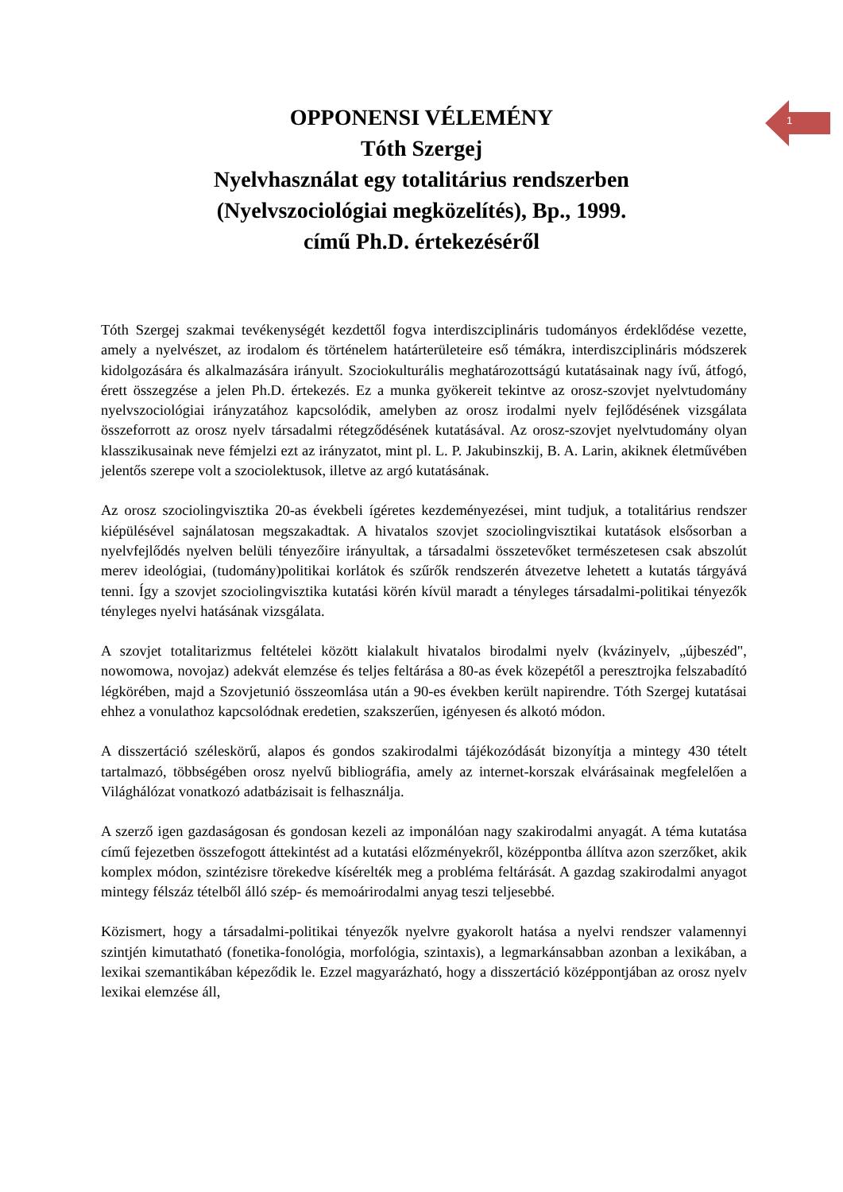1
OPPONENSI VÉLEMÉNY
Tóth Szergej
Nyelvhasználat egy totalitárius rendszerben
(Nyelvszociológiai megközelítés), Bp., 1999.
című Ph.D. értekezéséről
Tóth Szergej szakmai tevékenységét kezdettől fogva interdiszciplináris tudományos érdeklődése vezette, amely a nyelvészet, az irodalom és történelem határterületeire eső témákra, interdiszciplináris módszerek kidolgozására és alkalmazására irányult. Szociokulturális meghatározottságú kutatásainak nagy ívű, átfogó, érett összegzése a jelen Ph.D. értekezés. Ez a munka gyökereit tekintve az orosz-szovjet nyelvtudomány nyelvszociológiai irányzatához kapcsolódik, amelyben az orosz irodalmi nyelv fejlődésének vizsgálata összeforrott az orosz nyelv társadalmi rétegződésének kutatásával. Az orosz-szovjet nyelvtudomány olyan klasszikusainak neve fémjelzi ezt az irányzatot, mint pl. L. P. Jakubinszkij, B. A. Larin, akiknek életművében jelentős szerepe volt a szociolektusok, illetve az argó kutatásának.
Az orosz szociolingvisztika 20-as évekbeli ígéretes kezdeményezései, mint tudjuk, a totalitárius rendszer kiépülésével sajnálatosan megszakadtak. A hivatalos szovjet szociolingvisztikai kutatások elsősorban a nyelvfejlődés nyelven belüli tényezőire irányultak, a társadalmi összetevőket természetesen csak abszolút merev ideológiai, (tudomány)politikai korlátok és szűrők rendszerén átvezetve lehetett a kutatás tárgyává tenni. Így a szovjet szociolingvisztika kutatási körén kívül maradt a tényleges társadalmi-politikai tényezők tényleges nyelvi hatásának vizsgálata.
A szovjet totalitarizmus feltételei között kialakult hivatalos birodalmi nyelv (kvázinyelv, „újbeszéd", nowomowa, novojaz) adekvát elemzése és teljes feltárása a 80-as évek közepétől a peresztrojka felszabadító légkörében, majd a Szovjetunió összeomlása után a 90-es években került napirendre. Tóth Szergej kutatásai ehhez a vonulathoz kapcsolódnak eredetien, szakszerűen, igényesen és alkotó módon.
A disszertáció széleskörű, alapos és gondos szakirodalmi tájékozódását bizonyítja a mintegy 430 tételt tartalmazó, többségében orosz nyelvű bibliográfia, amely az internet-korszak elvárásainak megfelelően a Világhálózat vonatkozó adatbázisait is felhasználja.
A szerző igen gazdaságosan és gondosan kezeli az imponálóan nagy szakirodalmi anyagát. A téma kutatása című fejezetben összefogott áttekintést ad a kutatási előzményekről, középpontba állítva azon szerzőket, akik komplex módon, szintézisre törekedve kísérelték meg a probléma feltárását. A gazdag szakirodalmi anyagot mintegy félszáz tételből álló szép- és memoárirodalmi anyag teszi teljesebbé.
Közismert, hogy a társadalmi-politikai tényezők nyelvre gyakorolt hatása a nyelvi rendszer valamennyi szintjén kimutatható (fonetika-fonológia, morfológia, szintaxis), a legmarkánsabban azonban a lexikában, a lexikai szemantikában képeződik le. Ezzel magyarázható, hogy a disszertáció középpontjában az orosz nyelv lexikai elemzése áll,